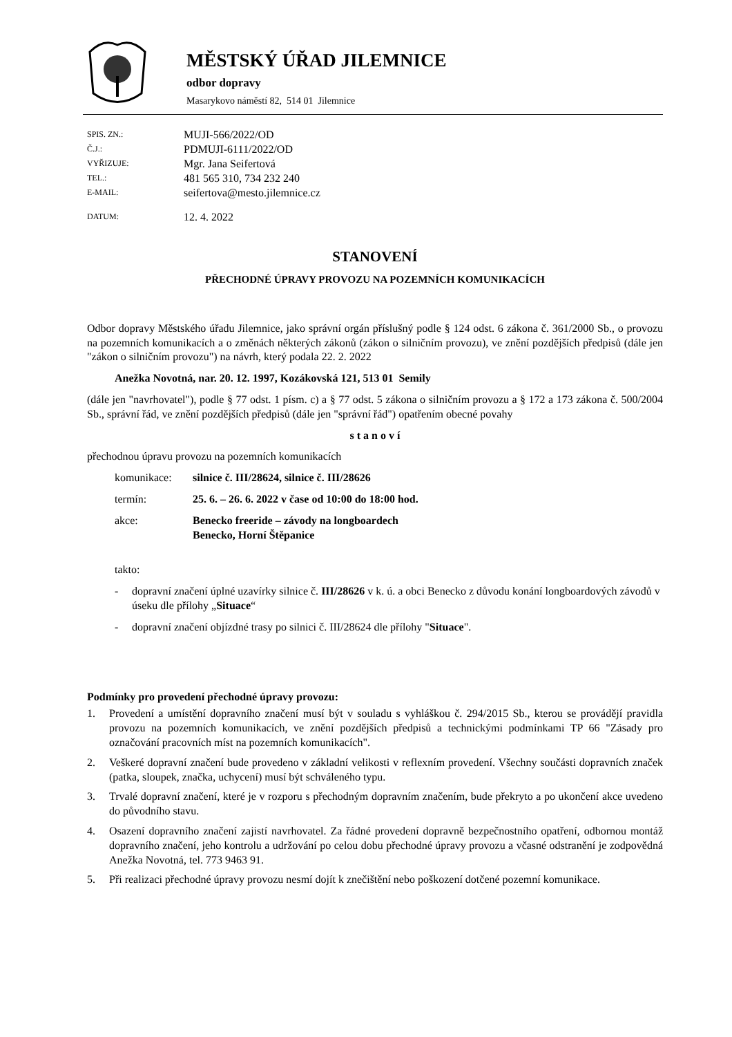MĚSTSKÝ ÚŘAD JILEMNICE
odbor dopravy
Masarykovo náměstí 82, 514 01 Jilemnice
| SPIS. ZN.: | MUJI-566/2022/OD |
| Č.J.: | PDMUJI-6111/2022/OD |
| VYŘIZUJE: | Mgr. Jana Seifertová |
| TEL.: | 481 565 310, 734 232 240 |
| E-MAIL: | seifertova@mesto.jilemnice.cz |
| DATUM: | 12. 4. 2022 |
STANOVENÍ
PŘECHODNÉ ÚPRAVY PROVOZU NA POZEMNÍCH KOMUNIKACÍCH
Odbor dopravy Městského úřadu Jilemnice, jako správní orgán příslušný podle § 124 odst. 6 zákona č. 361/2000 Sb., o provozu na pozemních komunikacích a o změnách některých zákonů (zákon o silničním provozu), ve znění pozdějších předpisů (dále jen "zákon o silničním provozu") na návrh, který podala 22. 2. 2022
Anežka Novotná, nar. 20. 12. 1997, Kozákovská 121, 513 01 Semily
(dále jen "navrhovatel"), podle § 77 odst. 1 písm. c) a § 77 odst. 5 zákona o silničním provozu a § 172 a 173 zákona č. 500/2004 Sb., správní řád, ve znění pozdějších předpisů (dále jen "správní řád") opatřením obecné povahy
s t a n o v í
přechodnou úpravu provozu na pozemních komunikacích
komunikace: silnice č. III/28624, silnice č. III/28626
termín: 25. 6. – 26. 6. 2022 v čase od 10:00 do 18:00 hod.
akce: Benecko freeride – závody na longboardech
Benecko, Horní Štěpanice
takto:
- dopravní značení úplné uzavírky silnice č. III/28626 v k. ú. a obci Benecko z důvodu konání longboardových závodů v úseku dle přílohy „Situace“
- dopravní značení objízdné trasy po silnici č. III/28624 dle přílohy "Situace".
Podmínky pro provedení přechodné úpravy provozu:
1. Provedení a umístění dopravního značení musí být v souladu s vyhláškou č. 294/2015 Sb., kterou se provádějí pravidla provozu na pozemních komunikacích, ve znění pozdějších předpisů a technickými podmínkami TP 66 "Zásady pro označování pracovních míst na pozemních komunikacích".
2. Veškeré dopravní značení bude provedeno v základní velikosti v reflexním provedení. Všechny součásti dopravních značek (patka, sloupek, značka, uchycení) musí být schváleného typu.
3. Trvalé dopravní značení, které je v rozporu s přechodným dopravním značením, bude překryto a po ukončení akce uvedeno do původního stavu.
4. Osazení dopravního značení zajistí navrhovatel. Za řádné provedení dopravně bezpečnostního opatření, odbornou montáž dopravního značení, jeho kontrolu a udržování po celou dobu přechodné úpravy provozu a včasné odstranění je zodpovědná Anežka Novotná, tel. 773 9463 91.
5. Při realizaci přechodné úpravy provozu nesmí dojít k znečištění nebo poškození dotčené pozemní komunikace.